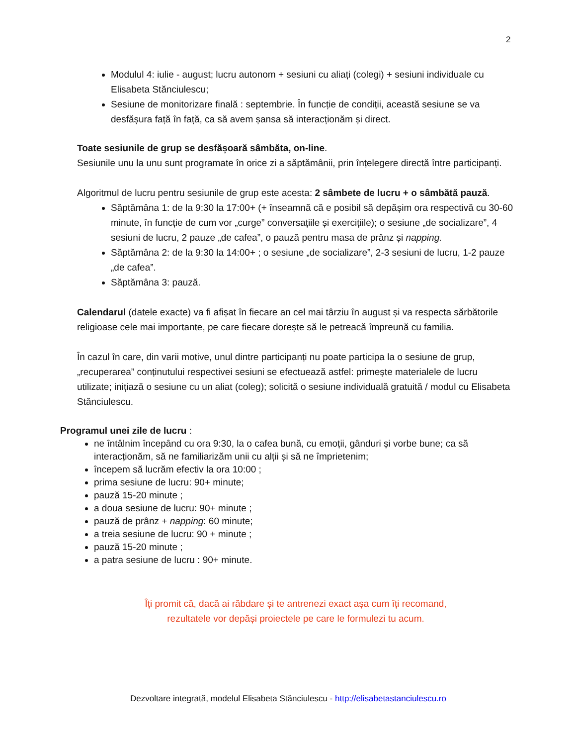2
Modulul 4: iulie - august; lucru autonom + sesiuni cu aliați (colegi) + sesiuni individuale cu Elisabeta Stănciulescu;
Sesiune de monitorizare finală : septembrie. În funcție de condiții, această sesiune se va desfășura față în față, ca să avem șansa să interacționăm și direct.
Toate sesiunile de grup se desfășoară sâmbăta, on-line.
Sesiunile unu la unu sunt programate în orice zi a săptămânii, prin înțelegere directă între participanți.
Algoritmul de lucru pentru sesiunile de grup este acesta: 2 sâmbete de lucru + o sâmbătă pauză.
Săptămâna 1: de la 9:30 la 17:00+ (+ înseamnă că e posibil să depășim ora respectivă cu 30-60 minute, în funcție de cum vor „curge” conversațiile și exercițiile); o sesiune „de socializare”, 4 sesiuni de lucru, 2 pauze „de cafea”, o pauză pentru masa de prânz și napping.
Săptămâna 2: de la 9:30 la 14:00+ ; o sesiune „de socializare”, 2-3 sesiuni de lucru, 1-2 pauze „de cafea”.
Săptămâna 3: pauză.
Calendarul (datele exacte) va fi afișat în fiecare an cel mai târziu în august și va respecta sărbătorile religioase cele mai importante, pe care fiecare dorește să le petreacă împreună cu familia.
În cazul în care, din varii motive, unul dintre participanți nu poate participa la o sesiune de grup, „recuperarea” conținutului respectivei sesiuni se efectuează astfel: primește materialele de lucru utilizate; inițiază o sesiune cu un aliat (coleg); solicită o sesiune individuală gratuită / modul cu Elisabeta Stănciulescu.
Programul unei zile de lucru :
ne întâlnim începând cu ora 9:30, la o cafea bună, cu emoții, gânduri și vorbe bune; ca să interacționăm, să ne familiarizăm unii cu alții și să ne împrietenim;
începem să lucrăm efectiv la ora 10:00 ;
prima sesiune de lucru: 90+ minute;
pauză 15-20 minute ;
a doua sesiune de lucru: 90+ minute ;
pauză de prânz + napping: 60 minute;
a treia sesiune de lucru: 90 + minute ;
pauză 15-20 minute ;
a patra sesiune de lucru : 90+ minute.
Îți promit că, dacă ai răbdare și te antrenezi exact așa cum îți recomand,
rezultatele vor depăși proiectele pe care le formulezi tu acum.
Dezvoltare integrată, modelul Elisabeta Stănciulescu - http://elisabetastanciulescu.ro